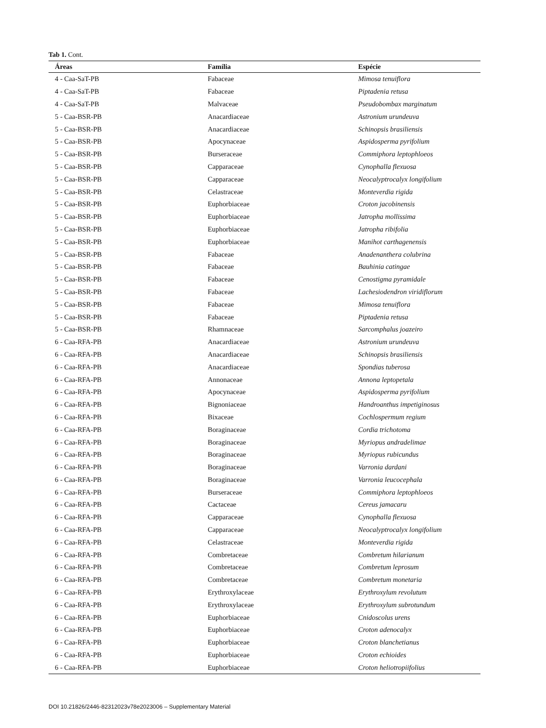Tab 1. Cont.
| Áreas | Família | Espécie |
| --- | --- | --- |
| 4 - Caa-SaT-PB | Fabaceae | Mimosa tenuiflora |
| 4 - Caa-SaT-PB | Fabaceae | Piptadenia retusa |
| 4 - Caa-SaT-PB | Malvaceae | Pseudobombax marginatum |
| 5 - Caa-BSR-PB | Anacardiaceae | Astronium urundeuva |
| 5 - Caa-BSR-PB | Anacardiaceae | Schinopsis brasiliensis |
| 5 - Caa-BSR-PB | Apocynaceae | Aspidosperma pyrifolium |
| 5 - Caa-BSR-PB | Burseraceae | Commiphora leptophloeos |
| 5 - Caa-BSR-PB | Capparaceae | Cynophalla flexuosa |
| 5 - Caa-BSR-PB | Capparaceae | Neocalyptrocalyx longifolium |
| 5 - Caa-BSR-PB | Celastraceae | Monteverdia rigida |
| 5 - Caa-BSR-PB | Euphorbiaceae | Croton jacobinensis |
| 5 - Caa-BSR-PB | Euphorbiaceae | Jatropha mollissima |
| 5 - Caa-BSR-PB | Euphorbiaceae | Jatropha ribifolia |
| 5 - Caa-BSR-PB | Euphorbiaceae | Manihot carthagenensis |
| 5 - Caa-BSR-PB | Fabaceae | Anadenanthera colubrina |
| 5 - Caa-BSR-PB | Fabaceae | Bauhinia catingae |
| 5 - Caa-BSR-PB | Fabaceae | Cenostigma pyramidale |
| 5 - Caa-BSR-PB | Fabaceae | Lachesiodendron viridiflorum |
| 5 - Caa-BSR-PB | Fabaceae | Mimosa tenuiflora |
| 5 - Caa-BSR-PB | Fabaceae | Piptadenia retusa |
| 5 - Caa-BSR-PB | Rhamnaceae | Sarcomphalus joazeiro |
| 6 - Caa-RFA-PB | Anacardiaceae | Astronium urundeuva |
| 6 - Caa-RFA-PB | Anacardiaceae | Schinopsis brasiliensis |
| 6 - Caa-RFA-PB | Anacardiaceae | Spondias tuberosa |
| 6 - Caa-RFA-PB | Annonaceae | Annona leptopetala |
| 6 - Caa-RFA-PB | Apocynaceae | Aspidosperma pyrifolium |
| 6 - Caa-RFA-PB | Bignoniaceae | Handroanthus impetiginosus |
| 6 - Caa-RFA-PB | Bixaceae | Cochlospermum regium |
| 6 - Caa-RFA-PB | Boraginaceae | Cordia trichotoma |
| 6 - Caa-RFA-PB | Boraginaceae | Myriopus andradelimae |
| 6 - Caa-RFA-PB | Boraginaceae | Myriopus rubicundus |
| 6 - Caa-RFA-PB | Boraginaceae | Varronia dardani |
| 6 - Caa-RFA-PB | Boraginaceae | Varronia leucocephala |
| 6 - Caa-RFA-PB | Burseraceae | Commiphora leptophloeos |
| 6 - Caa-RFA-PB | Cactaceae | Cereus jamacaru |
| 6 - Caa-RFA-PB | Capparaceae | Cynophalla flexuosa |
| 6 - Caa-RFA-PB | Capparaceae | Neocalyptrocalyx longifolium |
| 6 - Caa-RFA-PB | Celastraceae | Monteverdia rigida |
| 6 - Caa-RFA-PB | Combretaceae | Combretum hilarianum |
| 6 - Caa-RFA-PB | Combretaceae | Combretum leprosum |
| 6 - Caa-RFA-PB | Combretaceae | Combretum monetaria |
| 6 - Caa-RFA-PB | Erythroxylaceae | Erythroxylum revolutum |
| 6 - Caa-RFA-PB | Erythroxylaceae | Erythroxylum subrotundum |
| 6 - Caa-RFA-PB | Euphorbiaceae | Cnidoscolus urens |
| 6 - Caa-RFA-PB | Euphorbiaceae | Croton adenocalyx |
| 6 - Caa-RFA-PB | Euphorbiaceae | Croton blanchetianus |
| 6 - Caa-RFA-PB | Euphorbiaceae | Croton echioides |
| 6 - Caa-RFA-PB | Euphorbiaceae | Croton heliotropiifolius |
DOI 10.21826/2446-82312023v78e2023006 – Supplementary Material